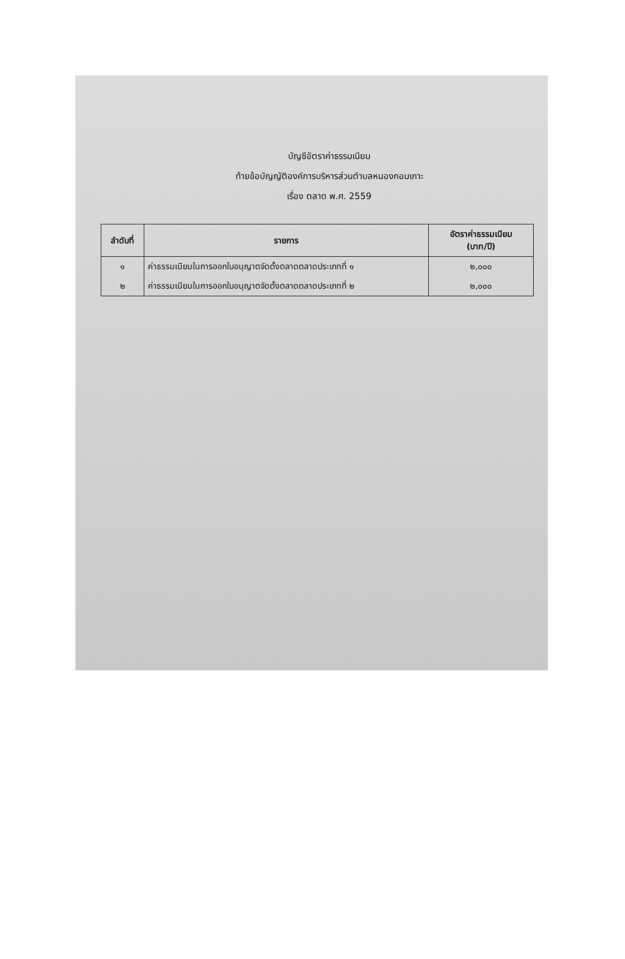บัญชีอัตราค่าธรรมเนียม
ท้ายข้อบัญญัติองค์การบริหารส่วนตำบลหนองกอมเกาะ
เรื่อง ตลาด พ.ศ. 2559
| ลำดับที่ | รายการ | อัตราค่าธรรมเนียม (บาท/ปี) |
| --- | --- | --- |
| ๑ | ค่าธรรมเนียมในการออกใบอนุญาตจัดตั้งตลาดตลาดประเภทที่ ๑ | ๒,๐๐๐ |
| ๒ | ค่าธรรมเนียมในการออกใบอนุญาตจัดตั้งตลาดตลาดประเภทที่ ๒ | ๒,๐๐๐ |